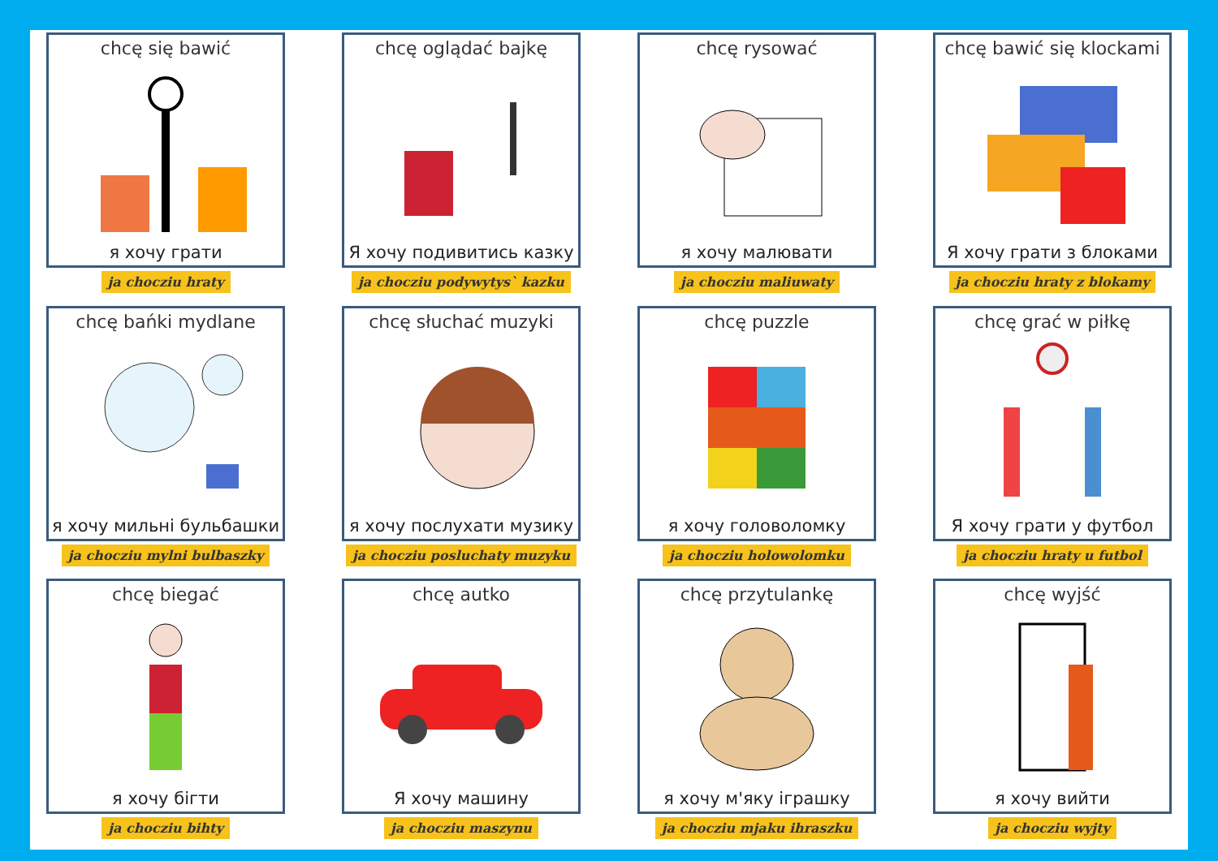chcę się bawić
я хочу грати
ja chocziu hraty
chcę oglądać bajkę
Я хочу подивитись казку
ja chocziu podywytys` kazku
chcę rysować
я хочу малювати
ja chocziu maliuwaty
chcę bawić się klockami
Я хочу грати з блоками
ja chocziu hraty z blokamy
chcę bańki mydlane
я хочу мильні бульбашки
ja chocziu mylni bulbaszky
chcę słuchać muzyki
я хочу послухати музику
ja chocziu posluchaty muzyku
chcę puzzle
я хочу головоломку
ja chocziu holowolomku
chcę grać w piłkę
Я хочу грати у футбол
ja chocziu hraty u futbol
chcę biegać
я хочу бігти
ja chocziu bihty
chcę autko
Я хочу машину
ja chocziu maszynu
chcę przytulankę
я хочу м'яку іграшку
ja chocziu mjaku ihraszku
chcę wyjść
я хочу вийти
ja chocziu wyjty